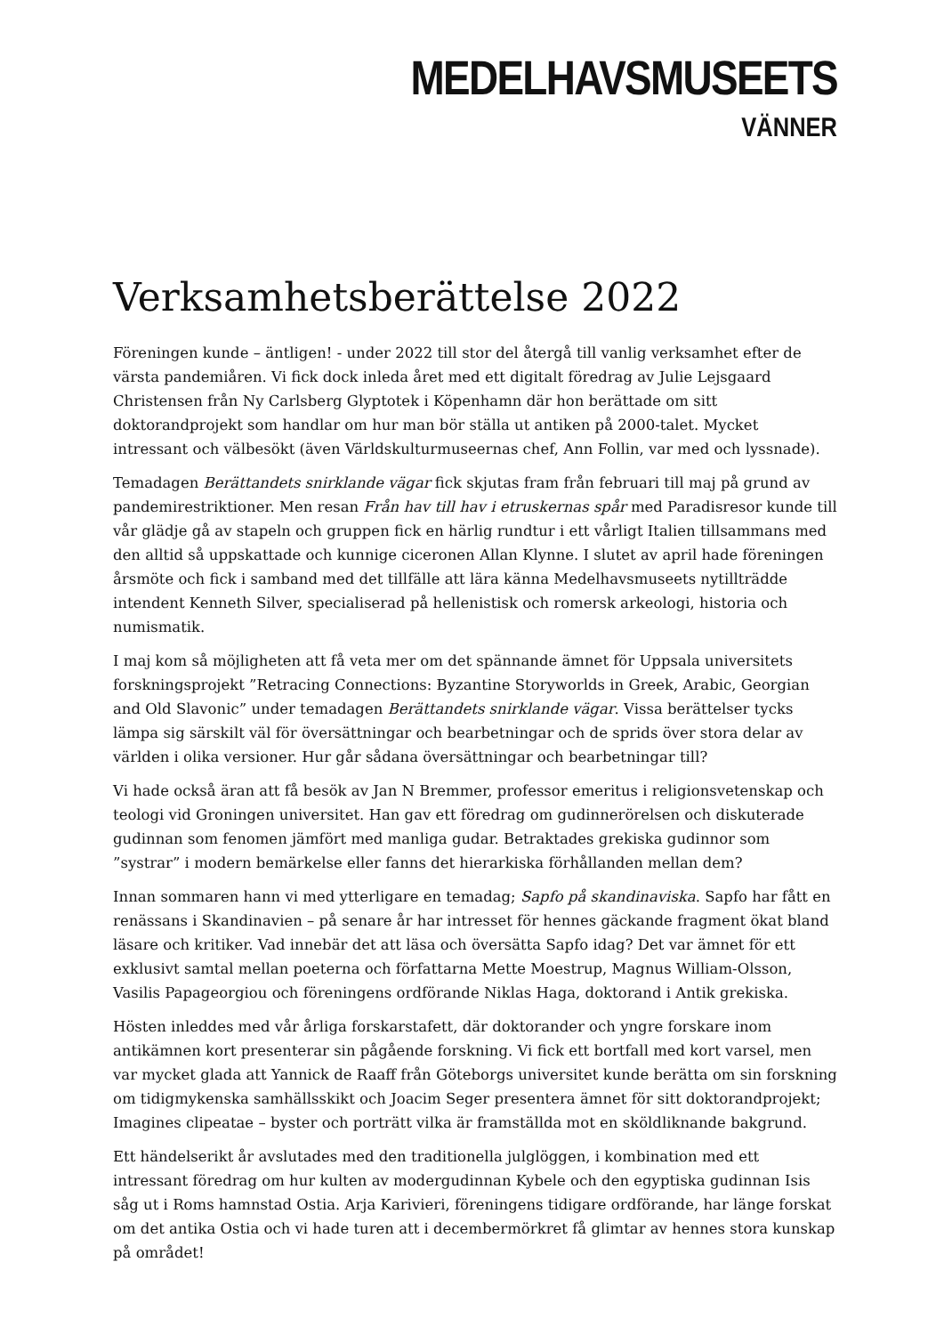MEDELHAVSMUSEETS
VÄNNER
Verksamhetsberättelse 2022
Föreningen kunde – äntligen! - under 2022 till stor del återgå till vanlig verksamhet efter de värsta pandemiåren. Vi fick dock inleda året med ett digitalt föredrag av Julie Lejsgaard Christensen från Ny Carlsberg Glyptotek i Köpenhamn där hon berättade om sitt doktorandprojekt som handlar om hur man bör ställa ut antiken på 2000-talet. Mycket intressant och välbesökt (även Världskulturmuseernas chef, Ann Follin, var med och lyssnade).
Temadagen Berättandets snirklande vägar fick skjutas fram från februari till maj på grund av pandemirestriktioner. Men resan Från hav till hav i etruskernas spår med Paradisresor kunde till vår glädje gå av stapeln och gruppen fick en härlig rundtur i ett vårligt Italien tillsammans med den alltid så uppskattade och kunnige ciceronen Allan Klynne. I slutet av april hade föreningen årsmöte och fick i samband med det tillfälle att lära känna Medelhavsmuseets nytillträdde intendent Kenneth Silver, specialiserad på hellenistisk och romersk arkeologi, historia och numismatik.
I maj kom så möjligheten att få veta mer om det spännande ämnet för Uppsala universitets forskningsprojekt ”Retracing Connections: Byzantine Storyworlds in Greek, Arabic, Georgian and Old Slavonic” under temadagen Berättandets snirklande vägar. Vissa berättelser tycks lämpa sig särskilt väl för översättningar och bearbetningar och de sprids över stora delar av världen i olika versioner. Hur går sådana översättningar och bearbetningar till?
Vi hade också äran att få besök av Jan N Bremmer, professor emeritus i religionsvetenskap och teologi vid Groningen universitet. Han gav ett föredrag om gudinnerörelsen och diskuterade gudinnan som fenomen jämfört med manliga gudar. Betraktades grekiska gudinnor som ”systrar” i modern bemärkelse eller fanns det hierarkiska förhållanden mellan dem?
Innan sommaren hann vi med ytterligare en temadag; Sapfo på skandinaviska. Sapfo har fått en renässans i Skandinavien – på senare år har intresset för hennes gäckande fragment ökat bland läsare och kritiker. Vad innebär det att läsa och översätta Sapfo idag? Det var ämnet för ett exklusivt samtal mellan poeterna och författarna Mette Moestrup, Magnus William-Olsson, Vasilis Papageorgiou och föreningens ordförande Niklas Haga, doktorand i Antik grekiska.
Hösten inleddes med vår årliga forskarstafett, där doktorander och yngre forskare inom antikämnen kort presenterar sin pågående forskning. Vi fick ett bortfall med kort varsel, men var mycket glada att Yannick de Raaff från Göteborgs universitet kunde berätta om sin forskning om tidigmykenska samhällsskikt och Joacim Seger presentera ämnet för sitt doktorandprojekt; Imagines clipeatae – byster och porträtt vilka är framställda mot en sköldliknande bakgrund.
Ett händelserikt år avslutades med den traditionella julglöggen, i kombination med ett intressant föredrag om hur kulten av modergudinnan Kybele och den egyptiska gudinnan Isis såg ut i Roms hamnstad Ostia. Arja Karivieri, föreningens tidigare ordförande, har länge forskat om det antika Ostia och vi hade turen att i decembermörkret få glimtar av hennes stora kunskap på området!